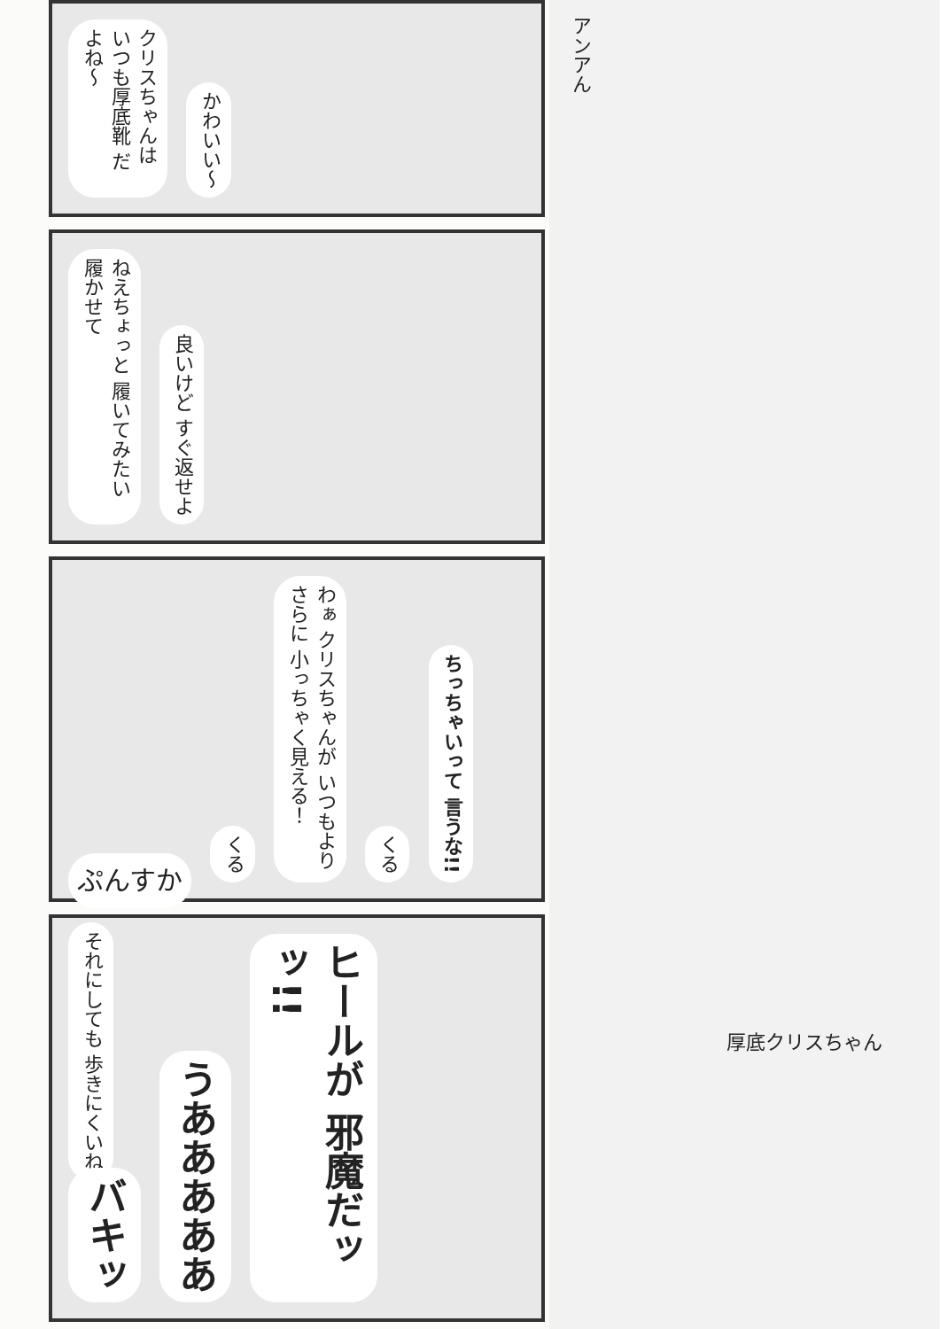クリスちゃんは いつも厚底靴 だよね～ かわいい～
ねえちょっと 履いてみたい 履かせて 良いけど すぐ返せよ
ぷんすか くる わぁ クリスちゃんが いつもよりさらに 小っちゃく見える！ くる ちっちゃいって 言うな!! それにしても 歩きにくいね
バキッ うあああああ ヒールが 邪魔だッッ!!
アンアん
厚底クリスちゃん